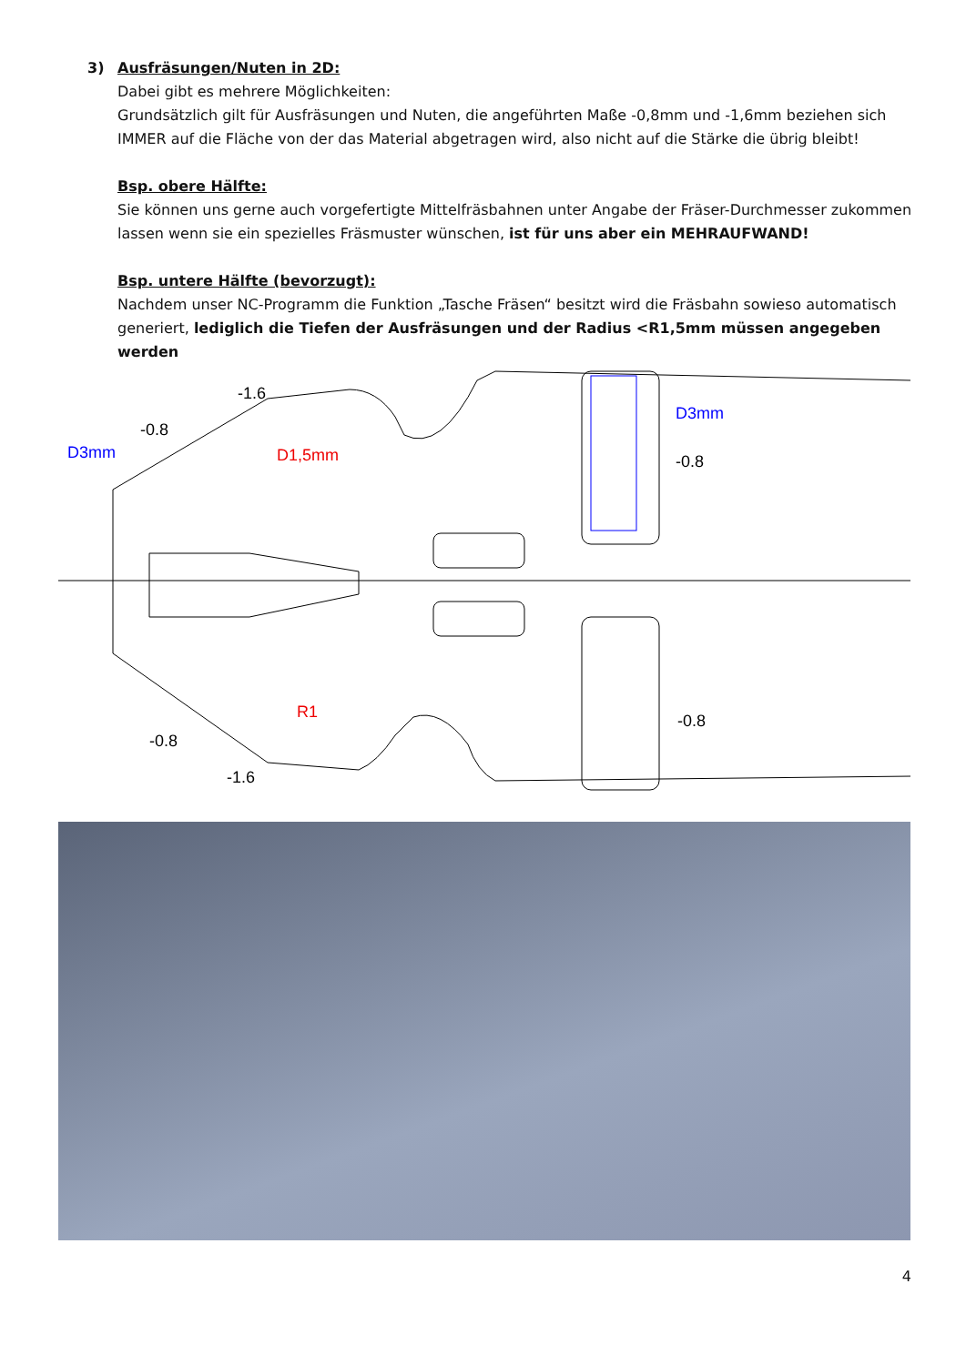3) Ausfräsungen/Nuten in 2D:
Dabei gibt es mehrere Möglichkeiten:
Grundsätzlich gilt für Ausfräsungen und Nuten, die angeführten Maße -0,8mm und -1,6mm beziehen sich IMMER auf die Fläche von der das Material abgetragen wird, also nicht auf die Stärke die übrig bleibt!
Bsp. obere Hälfte:
Sie können uns gerne auch vorgefertigte Mittelfräsbahnen unter Angabe der Fräser-Durchmesser zukommen lassen wenn sie ein spezielles Fräsmuster wünschen, ist für uns aber ein MEHRAUFWAND!
Bsp. untere Hälfte (bevorzugt):
Nachdem unser NC-Programm die Funktion „Tasche Fräsen“ besitzt wird die Fräsbahn sowieso automatisch generiert, lediglich die Tiefen der Ausfräsungen und der Radius <R1,5mm müssen angegeben werden
-1.6
-0.8
D3mm
D1,5mm
D3mm
-0.8
-0.8
-0.8
-1.6
R1
4